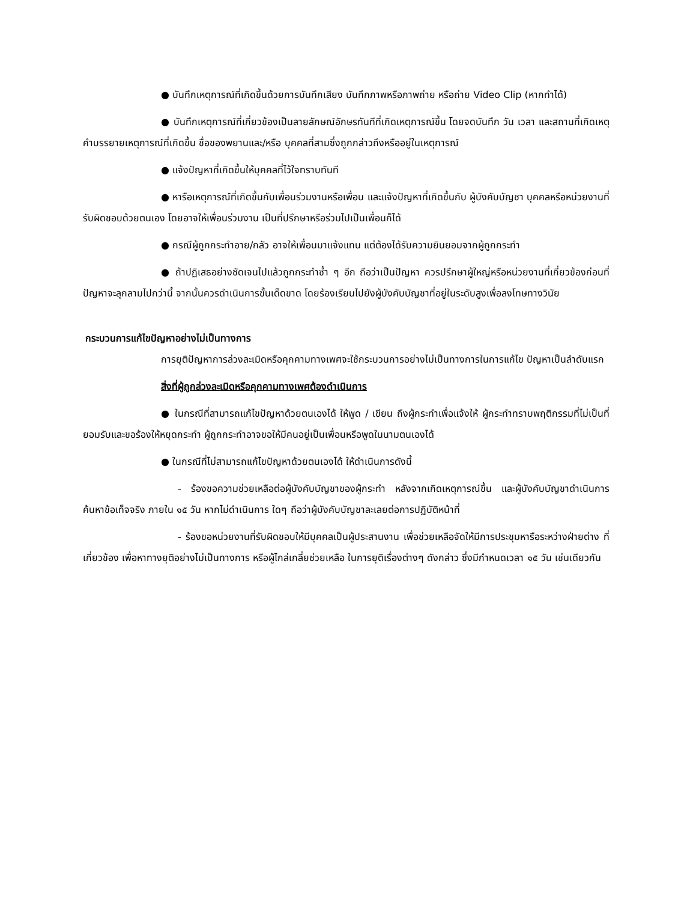● บันทึกเหตุการณ์ที่เกิดขึ้นด้วยการบันทึกเสียง บันทึกภาพหรือภาพถ่าย หรือถ่าย Video Clip (หากทำได้)
● บันทึกเหตุการณ์ที่เกี่ยวข้องเป็นลายลักษณ์อักษรทันทีที่เกิดเหตุการณ์ขึ้น โดยจดบันทึก วัน เวลา และสถานที่เกิดเหตุ คำบรรยายเหตุการณ์ที่เกิดขึ้น ชื่อของพยานและ/หรือ บุคคลที่สามซึ่งถูกกล่าวถึงหรืออยู่ในเหตุการณ์
● แจ้งปัญหาที่เกิดขึ้นให้บุคคลที่ไว้ใจทราบทันที
● หารือเหตุการณ์ที่เกิดขึ้นกับเพื่อนร่วมงานหรือเพื่อน และแจ้งปัญหาที่เกิดขึ้นกับ ผู้บังคับบัญชา บุคคลหรือหน่วยงานที่รับผิดชอบด้วยตนเอง โดยอาจให้เพื่อนร่วมงาน เป็นที่ปรึกษาหรือร่วมไปเป็นเพื่อนก็ได้
● กรณีผู้ถูกกระทำอาย/กลัว อาจให้เพื่อนมาแจ้งแทน แต่ต้องได้รับความยินยอมจากผู้ถูกกระทำ
● ถ้าปฏิเสธอย่างชัดเจนไปแล้วถูกกระทำซ้ำ ๆ อีก ถือว่าเป็นปัญหา ควรปรึกษาผู้ใหญ่หรือหน่วยงานที่เกี่ยวข้องก่อนที่ปัญหาจะลุกลามไปกว่านี้ จากนั้นควรดำเนินการขั้นเด็ดขาด โดยร้องเรียนไปยังผู้บังคับบัญชาที่อยู่ในระดับสูงเพื่อลงโทษทางวินัย
กระบวนการแก้ไขปัญหาอย่างไม่เป็นทางการ
การยุติปัญหาการล่วงละเมิดหรือคุกคามทางเพศจะใช้กระบวนการอย่างไม่เป็นทางการในการแก้ไข ปัญหาเป็นลำดับแรก
สิ่งที่ผู้ถูกล่วงละเมิดหรือคุกคามทางเพศต้องดำเนินการ
● ในกรณีที่สามารถแก้ไขปัญหาด้วยตนเองได้ ให้พูด / เขียน ถึงผู้กระทำเพื่อแจ้งให้ ผู้กระทำทราบพฤติกรรมที่ไม่เป็นที่ยอมรับและขอร้องให้หยุดกระทำ ผู้ถูกกระทำอาจขอให้มีคนอยู่เป็นเพื่อนหรือพูดในนามตนเองได้
● ในกรณีที่ไม่สามารถแก้ไขปัญหาด้วยตนเองได้ ให้ดำเนินการดังนี้
- ร้องขอความช่วยเหลือต่อผู้บังคับบัญชาของผู้กระทำ หลังจากเกิดเหตุการณ์ขึ้น และผู้บังคับบัญชาดำเนินการค้นหาข้อเท็จจริง ภายใน ๑๕ วัน หากไม่ดำเนินการ ใดๆ ถือว่าผู้บังคับบัญชาละเลยต่อการปฏิบัติหน้าที่
- ร้องขอหน่วยงานที่รับผิดชอบให้มีบุคคลเป็นผู้ประสานงาน เพื่อช่วยเหลือจัดให้มีการประชุมหารือระหว่างฝ่ายต่าง ที่เกี่ยวข้อง เพื่อหาทางยุติอย่างไม่เป็นทางการ หรือผู้ไกล่เกลี่ยช่วยเหลือ ในการยุติเรื่องต่างๆ ดังกล่าว ซึ่งมีกำหนดเวลา ๑๕ วัน เช่นเดียวกัน